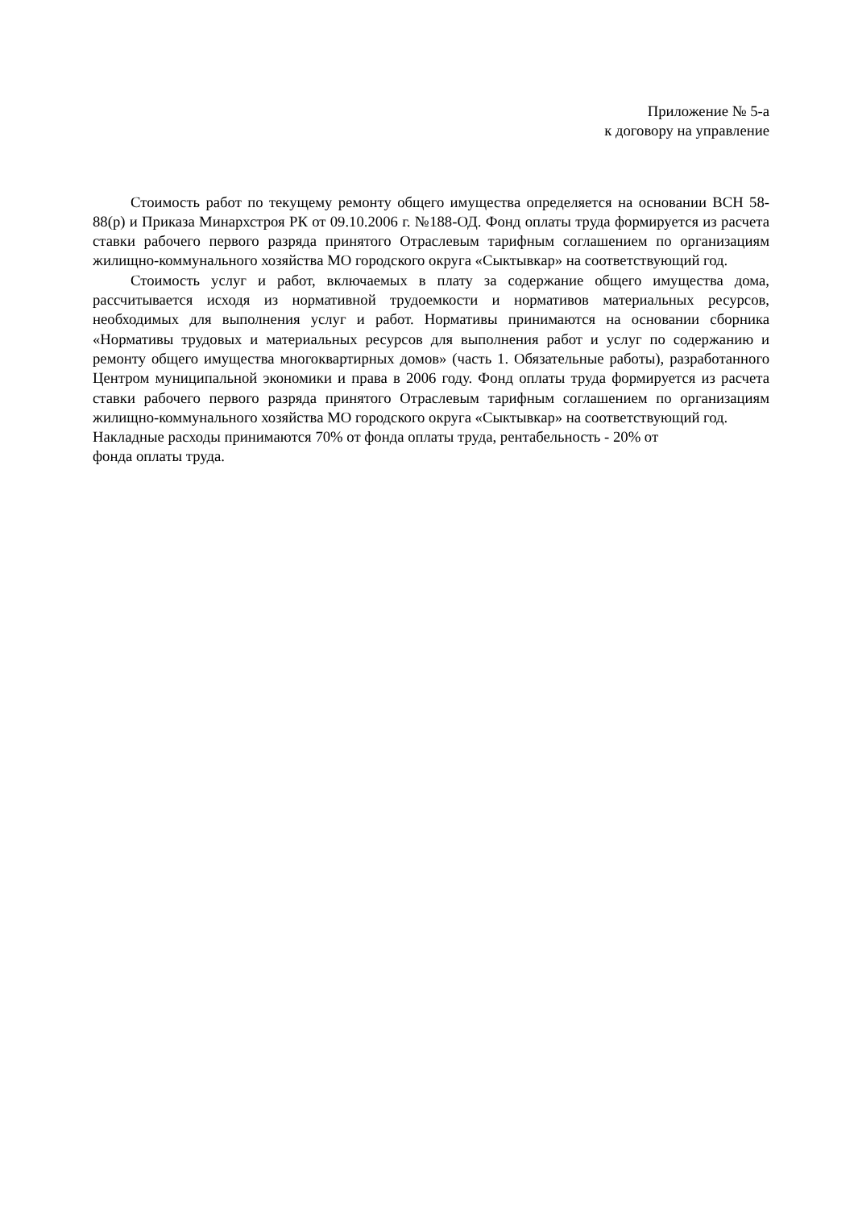Приложение № 5-а
к договору на управление
Стоимость работ по текущему ремонту общего имущества определяется на основании ВСН 58-88(р) и Приказа Минархстроя РК от 09.10.2006 г. №188-ОД. Фонд оплаты труда формируется из расчета ставки рабочего первого разряда принятого Отраслевым тарифным соглашением по организациям жилищно-коммунального хозяйства МО городского округа «Сыктывкар» на соответствующий год.
Стоимость услуг и работ, включаемых в плату за содержание общего имущества дома, рассчитывается исходя из нормативной трудоемкости и нормативов материальных ресурсов, необходимых для выполнения услуг и работ. Нормативы принимаются на основании сборника «Нормативы трудовых и материальных ресурсов для выполнения работ и услуг по содержанию и ремонту общего имущества многоквартирных домов» (часть 1. Обязательные работы), разработанного Центром муниципальной экономики и права в 2006 году. Фонд оплаты труда формируется из расчета ставки рабочего первого разряда принятого Отраслевым тарифным соглашением по организациям жилищно-коммунального хозяйства МО городского округа «Сыктывкар» на соответствующий год.
Накладные расходы принимаются 70% от фонда оплаты труда, рентабельность - 20% от
фонда оплаты труда.